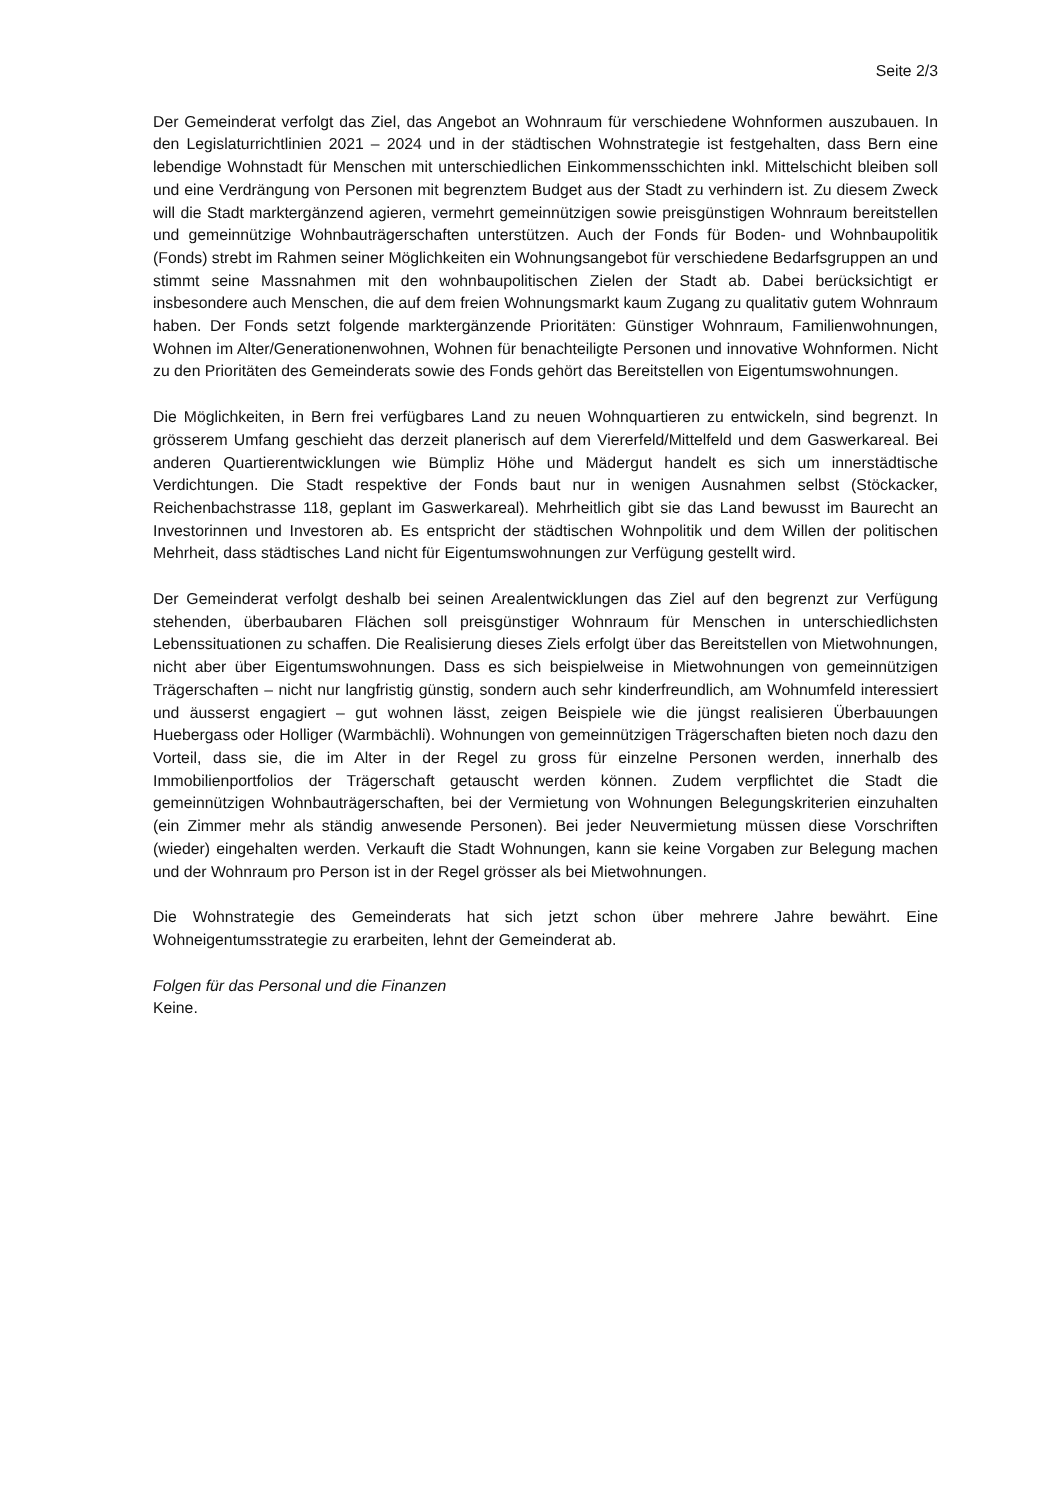Seite 2/3
Der Gemeinderat verfolgt das Ziel, das Angebot an Wohnraum für verschiedene Wohnformen auszubauen. In den Legislaturrichtlinien 2021 – 2024 und in der städtischen Wohnstrategie ist festgehalten, dass Bern eine lebendige Wohnstadt für Menschen mit unterschiedlichen Einkommensschichten inkl. Mittelschicht bleiben soll und eine Verdrängung von Personen mit begrenztem Budget aus der Stadt zu verhindern ist. Zu diesem Zweck will die Stadt marktergänzend agieren, vermehrt gemeinnützigen sowie preisgünstigen Wohnraum bereitstellen und gemeinnützige Wohnbauträgerschaften unterstützen. Auch der Fonds für Boden- und Wohnbaupolitik (Fonds) strebt im Rahmen seiner Möglichkeiten ein Wohnungsangebot für verschiedene Bedarfsgruppen an und stimmt seine Massnahmen mit den wohnbaupolitischen Zielen der Stadt ab. Dabei berücksichtigt er insbesondere auch Menschen, die auf dem freien Wohnungsmarkt kaum Zugang zu qualitativ gutem Wohnraum haben. Der Fonds setzt folgende marktergänzende Prioritäten: Günstiger Wohnraum, Familienwohnungen, Wohnen im Alter/Generationenwohnen, Wohnen für benachteiligte Personen und innovative Wohnformen. Nicht zu den Prioritäten des Gemeinderats sowie des Fonds gehört das Bereitstellen von Eigentumswohnungen.
Die Möglichkeiten, in Bern frei verfügbares Land zu neuen Wohnquartieren zu entwickeln, sind begrenzt. In grösserem Umfang geschieht das derzeit planerisch auf dem Viererfeld/Mittelfeld und dem Gaswerkareal. Bei anderen Quartierentwicklungen wie Bümpliz Höhe und Mädergut handelt es sich um innerstädtische Verdichtungen. Die Stadt respektive der Fonds baut nur in wenigen Ausnahmen selbst (Stöckacker, Reichenbachstrasse 118, geplant im Gaswerkareal). Mehrheitlich gibt sie das Land bewusst im Baurecht an Investorinnen und Investoren ab. Es entspricht der städtischen Wohnpolitik und dem Willen der politischen Mehrheit, dass städtisches Land nicht für Eigentumswohnungen zur Verfügung gestellt wird.
Der Gemeinderat verfolgt deshalb bei seinen Arealentwicklungen das Ziel auf den begrenzt zur Verfügung stehenden, überbaubaren Flächen soll preisgünstiger Wohnraum für Menschen in unterschiedlichsten Lebenssituationen zu schaffen. Die Realisierung dieses Ziels erfolgt über das Bereitstellen von Mietwohnungen, nicht aber über Eigentumswohnungen. Dass es sich beispielweise in Mietwohnungen von gemeinnützigen Trägerschaften – nicht nur langfristig günstig, sondern auch sehr kinderfreundlich, am Wohnumfeld interessiert und äusserst engagiert – gut wohnen lässt, zeigen Beispiele wie die jüngst realisieren Überbauungen Huebergass oder Holliger (Warmbächli). Wohnungen von gemeinnützigen Trägerschaften bieten noch dazu den Vorteil, dass sie, die im Alter in der Regel zu gross für einzelne Personen werden, innerhalb des Immobilienportfolios der Trägerschaft getauscht werden können. Zudem verpflichtet die Stadt die gemeinnützigen Wohnbauträgerschaften, bei der Vermietung von Wohnungen Belegungskriterien einzuhalten (ein Zimmer mehr als ständig anwesende Personen). Bei jeder Neuvermietung müssen diese Vorschriften (wieder) eingehalten werden. Verkauft die Stadt Wohnungen, kann sie keine Vorgaben zur Belegung machen und der Wohnraum pro Person ist in der Regel grösser als bei Mietwohnungen.
Die Wohnstrategie des Gemeinderats hat sich jetzt schon über mehrere Jahre bewährt. Eine Wohneigentumsstrategie zu erarbeiten, lehnt der Gemeinderat ab.
Folgen für das Personal und die Finanzen
Keine.